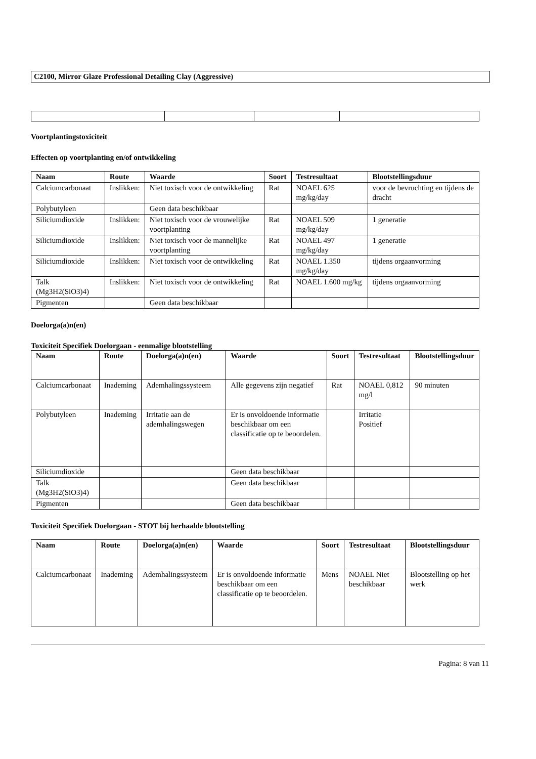C2100, Mirror Glaze Professional Detailing Clay (Aggressive)
Voortplantingstoxiciteit
Effecten op voortplanting en/of ontwikkeling
| Naam | Route | Waarde | Soort | Testresultaat | Blootstellingsduur |
| --- | --- | --- | --- | --- | --- |
| Calciumcarbonaat | Inslikken: | Niet toxisch voor de ontwikkeling | Rat | NOAEL 625 mg/kg/day | voor de bevruchting en tijdens de dracht |
| Polybutyleen | | Geen data beschikbaar | | | |
| Siliciumdioxide | Inslikken: | Niet toxisch voor de vrouwelijke voortplanting | Rat | NOAEL 509 mg/kg/day | 1 generatie |
| Siliciumdioxide | Inslikken: | Niet toxisch voor de mannelijke voortplanting | Rat | NOAEL 497 mg/kg/day | 1 generatie |
| Siliciumdioxide | Inslikken: | Niet toxisch voor de ontwikkeling | Rat | NOAEL 1.350 mg/kg/day | tijdens orgaanvorming |
| Talk (Mg3H2(SiO3)4) | Inslikken: | Niet toxisch voor de ontwikkeling | Rat | NOAEL 1.600 mg/kg | tijdens orgaanvorming |
| Pigmenten | | Geen data beschikbaar | | | |
Doelorga(a)n(en)
Toxiciteit Specifiek Doelorgaan - eenmalige blootstelling
| Naam | Route | Doelorga(a)n(en) | Waarde | Soort | Testresultaat | Blootstellingsduur |
| --- | --- | --- | --- | --- | --- | --- |
| Calciumcarbonaat | Inademing | Ademhalingssysteem | Alle gegevens zijn negatief | Rat | NOAEL 0,812 mg/l | 90 minuten |
| Polybutyleen | Inademing | Irritatie aan de ademhalingswegen | Er is onvoldoende informatie beschikbaar om een classificatie op te beoordelen. | | Irritatie Positief | |
| Siliciumdioxide | | | Geen data beschikbaar | | | |
| Talk (Mg3H2(SiO3)4) | | | Geen data beschikbaar | | | |
| Pigmenten | | | Geen data beschikbaar | | | |
Toxiciteit Specifiek Doelorgaan - STOT bij herhaalde blootstelling
| Naam | Route | Doelorga(a)n(en) | Waarde | Soort | Testresultaat | Blootstellingsduur |
| --- | --- | --- | --- | --- | --- | --- |
| Calciumcarbonaat | Inademing | Ademhalingssysteem | Er is onvoldoende informatie beschikbaar om een classificatie op te beoordelen. | Mens | NOAEL Niet beschikbaar | Blootstelling op het werk |
Pagina: 8 van 11